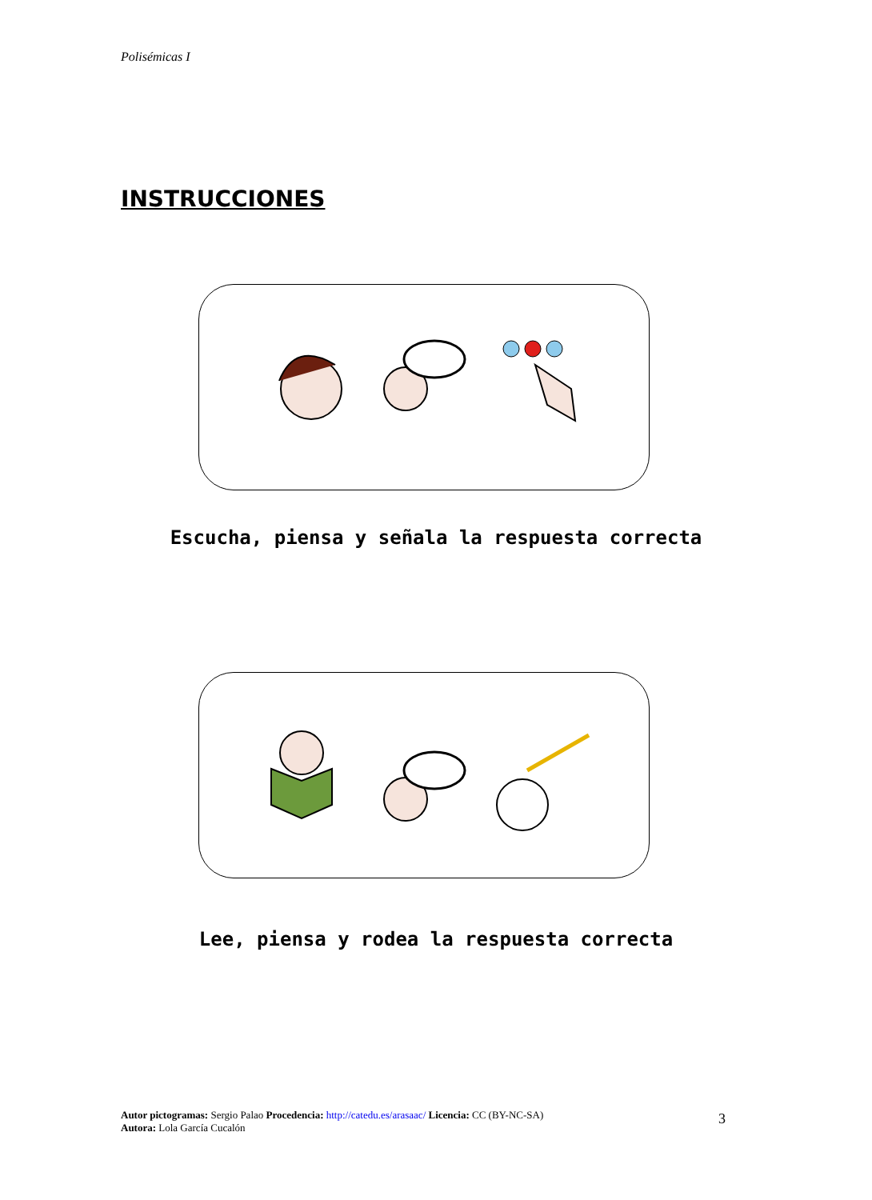Polisémicas I
INSTRUCCIONES
Escucha, piensa y señala la respuesta correcta
Lee, piensa y rodea la respuesta correcta
Autor pictogramas: Sergio Palao Procedencia: http://catedu.es/arasaac/ Licencia: CC (BY-NC-SA)
Autora: Lola García Cucalón
3